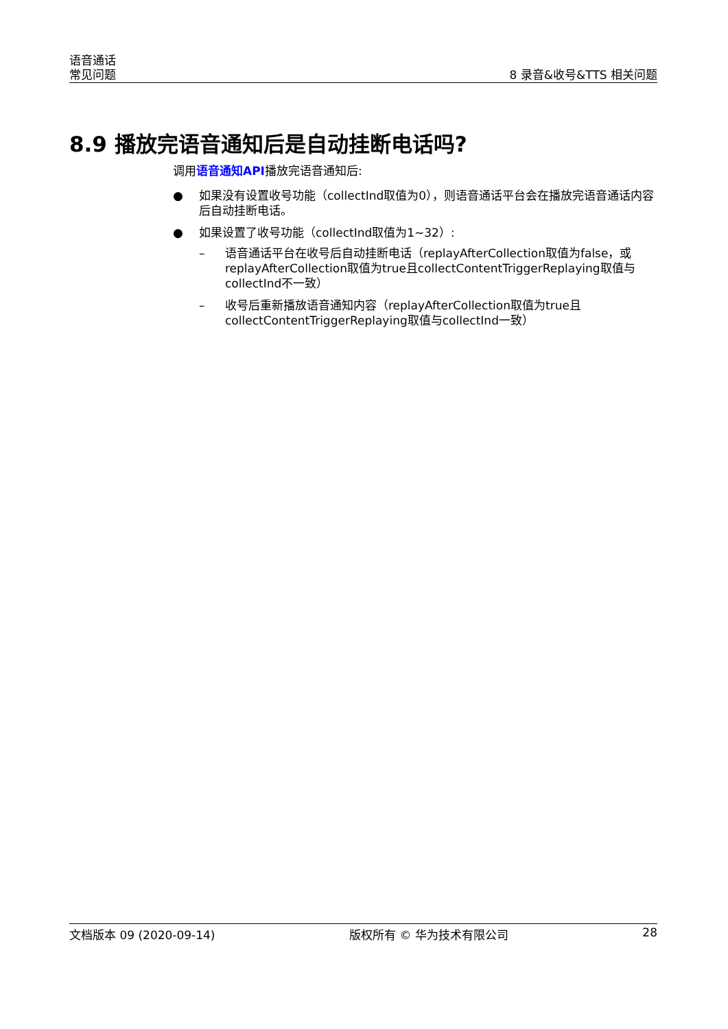语音通话
常见问题
8 录音&收号&TTS 相关问题
8.9 播放完语音通知后是自动挂断电话吗?
调用语音通知API播放完语音通知后:
● 如果没有设置收号功能（collectInd取值为0），则语音通话平台会在播放完语音通话内容后自动挂断电话。
● 如果设置了收号功能（collectInd取值为1~32）:
– 语音通话平台在收号后自动挂断电话（replayAfterCollection取值为false，或replayAfterCollection取值为true且collectContentTriggerReplaying取值与collectInd不一致）
– 收号后重新播放语音通知内容（replayAfterCollection取值为true且collectContentTriggerReplaying取值与collectInd一致）
文档版本 09 (2020-09-14) 版权所有 © 华为技术有限公司 28